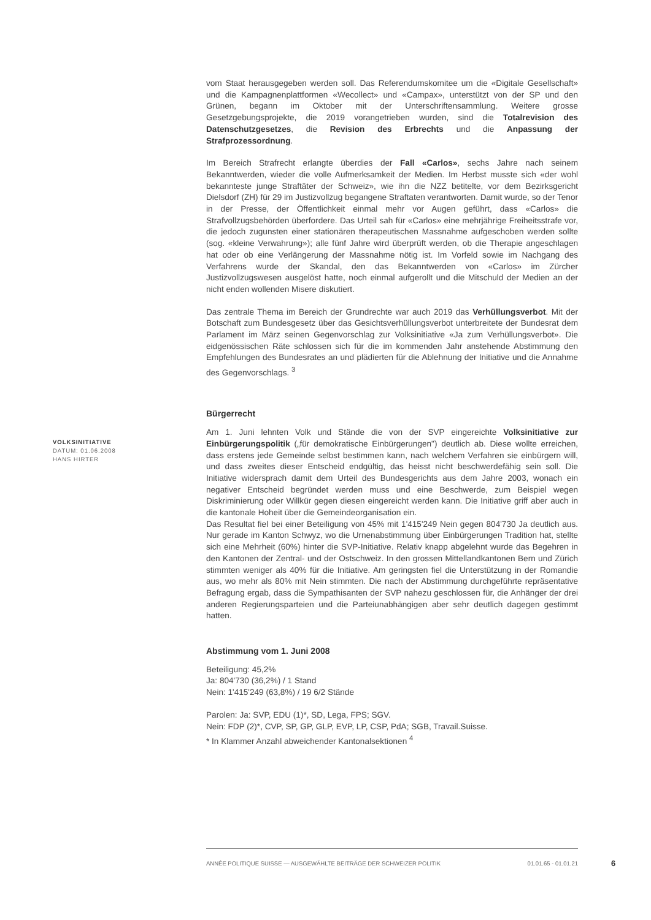VOLKSINITIATIVE
DATUM: 01.06.2008
HANS HIRTER
vom Staat herausgegeben werden soll. Das Referendumskomitee um die «Digitale Gesellschaft» und die Kampagnenplattformen «Wecollect» und «Campax», unterstützt von der SP und den Grünen, begann im Oktober mit der Unterschriftensammlung. Weitere grosse Gesetzgebungsprojekte, die 2019 vorangetrieben wurden, sind die Totalrevision des Datenschutzgesetzes, die Revision des Erbrechts und die Anpassung der Strafprozessordnung.
Im Bereich Strafrecht erlangte überdies der Fall «Carlos», sechs Jahre nach seinem Bekanntwerden, wieder die volle Aufmerksamkeit der Medien. Im Herbst musste sich «der wohl bekannteste junge Straftäter der Schweiz», wie ihn die NZZ betitelte, vor dem Bezirksgericht Dielsdorf (ZH) für 29 im Justizvollzug begangene Straftaten verantworten. Damit wurde, so der Tenor in der Presse, der Öffentlichkeit einmal mehr vor Augen geführt, dass «Carlos» die Strafvollzugsbehörden überfordere. Das Urteil sah für «Carlos» eine mehrjährige Freiheitsstrafe vor, die jedoch zugunsten einer stationären therapeutischen Massnahme aufgeschoben werden sollte (sog. «kleine Verwahrung»); alle fünf Jahre wird überprüft werden, ob die Therapie angeschlagen hat oder ob eine Verlängerung der Massnahme nötig ist. Im Vorfeld sowie im Nachgang des Verfahrens wurde der Skandal, den das Bekanntwerden von «Carlos» im Zürcher Justizvollzugswesen ausgelöst hatte, noch einmal aufgerollt und die Mitschuld der Medien an der nicht enden wollenden Misere diskutiert.
Das zentrale Thema im Bereich der Grundrechte war auch 2019 das Verhüllungsverbot. Mit der Botschaft zum Bundesgesetz über das Gesichtsverhüllungsverbot unterbreitete der Bundesrat dem Parlament im März seinen Gegenvorschlag zur Volksinitiative «Ja zum Verhüllungsverbot». Die eidgenössischen Räte schlossen sich für die im kommenden Jahr anstehende Abstimmung den Empfehlungen des Bundesrates an und plädierten für die Ablehnung der Initiative und die Annahme des Gegenvorschlags. <sup>3</sup>
Bürgerrecht
Am 1. Juni lehnten Volk und Stände die von der SVP eingereichte Volksinitiative zur Einbürgerungspolitik („für demokratische Einbürgerungen") deutlich ab. Diese wollte erreichen, dass erstens jede Gemeinde selbst bestimmen kann, nach welchem Verfahren sie einbürgern will, und dass zweites dieser Entscheid endgültig, das heisst nicht beschwerdefähig sein soll. Die Initiative widersprach damit dem Urteil des Bundesgerichts aus dem Jahre 2003, wonach ein negativer Entscheid begründet werden muss und eine Beschwerde, zum Beispiel wegen Diskriminierung oder Willkür gegen diesen eingereicht werden kann. Die Initiative griff aber auch in die kantonale Hoheit über die Gemeindeorganisation ein.
Das Resultat fiel bei einer Beteiligung von 45% mit 1'415'249 Nein gegen 804'730 Ja deutlich aus. Nur gerade im Kanton Schwyz, wo die Urnenabstimmung über Einbürgerungen Tradition hat, stellte sich eine Mehrheit (60%) hinter die SVP-Initiative. Relativ knapp abgelehnt wurde das Begehren in den Kantonen der Zentral- und der Ostschweiz. In den grossen Mittellandkantonen Bern und Zürich stimmten weniger als 40% für die Initiative. Am geringsten fiel die Unterstützung in der Romandie aus, wo mehr als 80% mit Nein stimmten. Die nach der Abstimmung durchgeführte repräsentative Befragung ergab, dass die Sympathisanten der SVP nahezu geschlossen für, die Anhänger der drei anderen Regierungsparteien und die Parteiunabhängigen aber sehr deutlich dagegen gestimmt hatten.
Abstimmung vom 1. Juni 2008
Beteiligung: 45,2%
Ja: 804'730 (36,2%) / 1 Stand
Nein: 1'415'249 (63,8%) / 19 6/2 Stände
Parolen: Ja: SVP, EDU (1)*, SD, Lega, FPS; SGV.
Nein: FDP (2)*, CVP, SP, GP, GLP, EVP, LP, CSP, PdA; SGB, Travail.Suisse.
* In Klammer Anzahl abweichender Kantonalsektionen <sup>4</sup>
ANNÉE POLITIQUE SUISSE — AUSGEWÄHLTE BEITRÄGE DER SCHWEIZER POLITIK 01.01.65 - 01.01.21
6